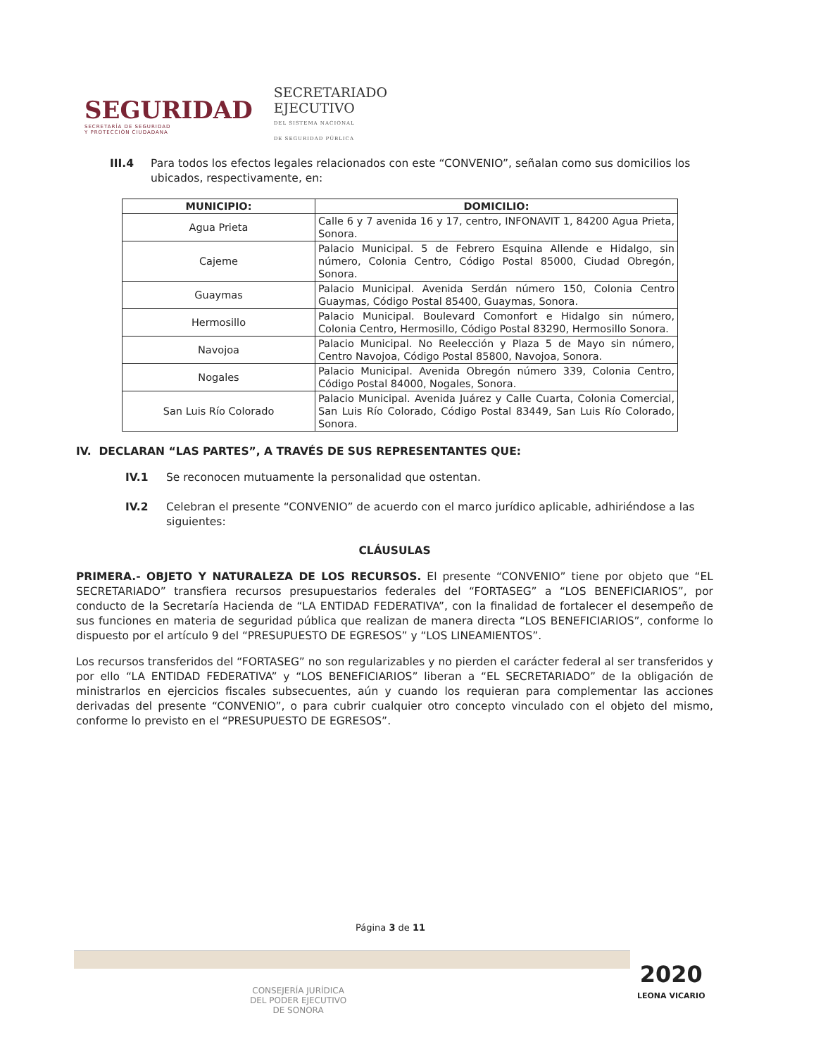SEGURIDAD
SECRETARÍA DE SEGURIDAD
Y PROTECCIÓN CIUDADANA
SECRETARIADO
EJECUTIVO
DEL SISTEMA NACIONAL
DE SEGURIDAD PÚBLICA
III.4 Para todos los efectos legales relacionados con este “CONVENIO”, señalan como sus domicilios los ubicados, respectivamente, en:
| MUNICIPIO: | DOMICILIO: |
| --- | --- |
| Agua Prieta | Calle 6 y 7 avenida 16 y 17, centro, INFONAVIT 1, 84200 Agua Prieta, Sonora. |
| Cajeme | Palacio Municipal. 5 de Febrero Esquina Allende e Hidalgo, sin número, Colonia Centro, Código Postal 85000, Ciudad Obregón, Sonora. |
| Guaymas | Palacio Municipal. Avenida Serdán número 150, Colonia Centro Guaymas, Código Postal 85400, Guaymas, Sonora. |
| Hermosillo | Palacio Municipal. Boulevard Comonfort e Hidalgo sin número, Colonia Centro, Hermosillo, Código Postal 83290, Hermosillo Sonora. |
| Navojoa | Palacio Municipal. No Reelección y Plaza 5 de Mayo sin número, Centro Navojoa, Código Postal 85800, Navojoa, Sonora. |
| Nogales | Palacio Municipal. Avenida Obregón número 339, Colonia Centro, Código Postal 84000, Nogales, Sonora. |
| San Luis Río Colorado | Palacio Municipal. Avenida Juárez y Calle Cuarta, Colonia Comercial, San Luis Río Colorado, Código Postal 83449, San Luis Río Colorado, Sonora. |
IV. DECLARAN “LAS PARTES”, A TRAVÉS DE SUS REPRESENTANTES QUE:
IV.1 Se reconocen mutuamente la personalidad que ostentan.
IV.2 Celebran el presente “CONVENIO” de acuerdo con el marco jurídico aplicable, adhiriéndose a las siguientes:
CLÁUSULAS
PRIMERA.- OBJETO Y NATURALEZA DE LOS RECURSOS. El presente “CONVENIO” tiene por objeto que “EL SECRETARIADO” transfiera recursos presupuestarios federales del “FORTASEG” a “LOS BENEFICIARIOS”, por conducto de la Secretaría Hacienda de “LA ENTIDAD FEDERATIVA”, con la finalidad de fortalecer el desempeño de sus funciones en materia de seguridad pública que realizan de manera directa “LOS BENEFICIARIOS”, conforme lo dispuesto por el artículo 9 del “PRESUPUESTO DE EGRESOS” y “LOS LINEAMIENTOS”.
Los recursos transferidos del “FORTASEG” no son regularizables y no pierden el carácter federal al ser transferidos y por ello “LA ENTIDAD FEDERATIVA” y “LOS BENEFICIARIOS” liberan a “EL SECRETARIADO” de la obligación de ministrarlos en ejercicios fiscales subsecuentes, aún y cuando los requieran para complementar las acciones derivadas del presente “CONVENIO”, o para cubrir cualquier otro concepto vinculado con el objeto del mismo, conforme lo previsto en el “PRESUPUESTO DE EGRESOS”.
Página 3 de 11
CONSEJERÍA JURÍDICA
DEL PODER EJECUTIVO
DE SONORA
2020
LEONA VICARIO